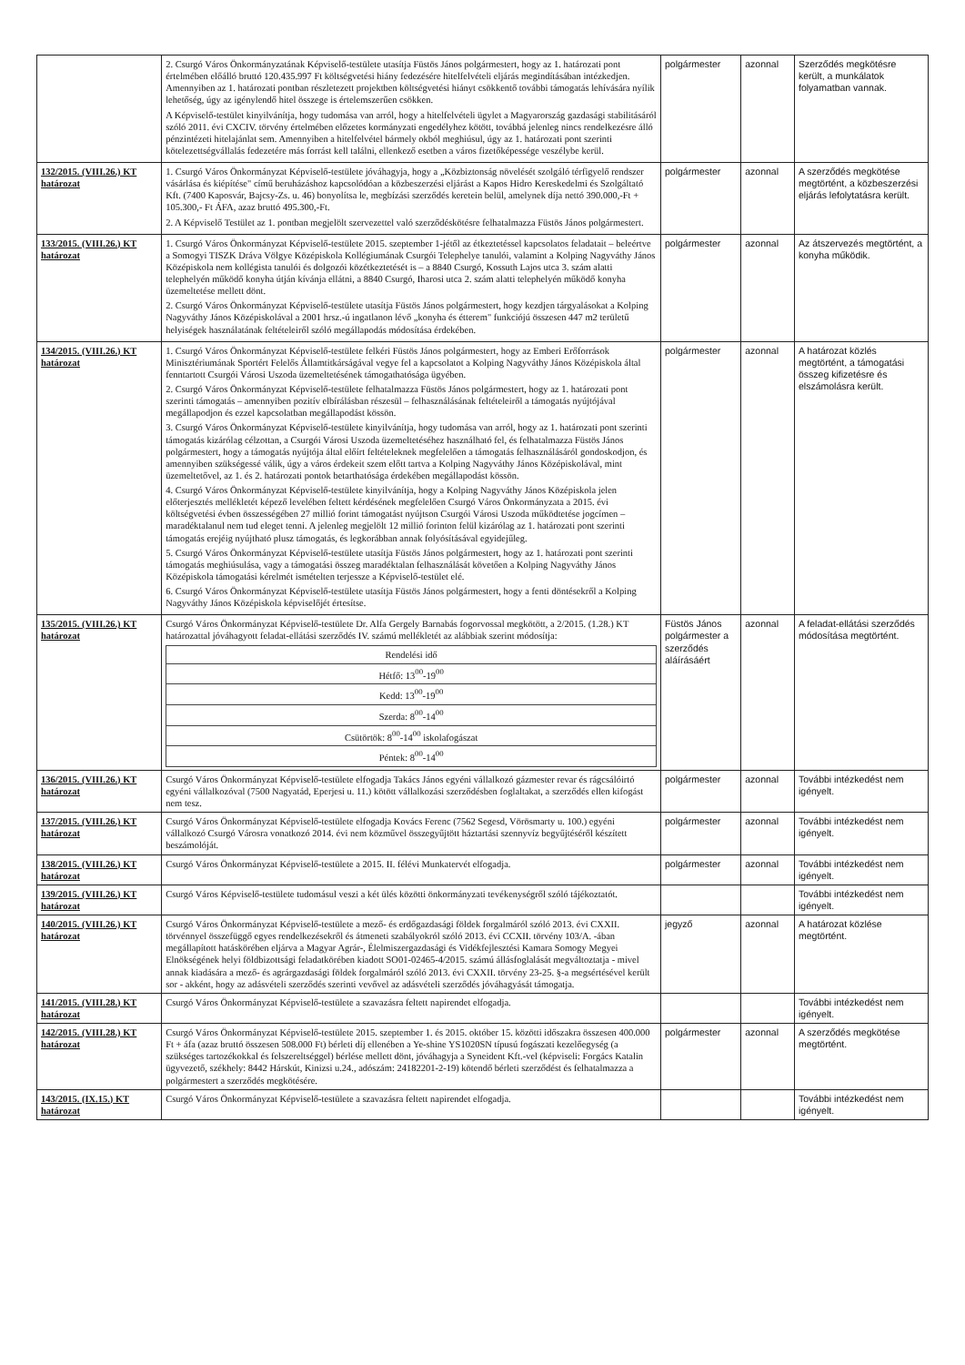| | 2. Csurgó Város Önkormányzatának Képviselő-testülete utasítja Füstös János polgármestert, hogy az 1. határozati pont értelmében előálló bruttó 120.435.997 Ft költségvetési hiány fedezésére hitelfelvételi eljárás megindításában intézkedjen. Amennyiben az 1. határozati pontban részletezett projektben költségvetési hiányt csökkentő további támogatás lehívására nyílik lehetőség, úgy az igénylendő hitel összege is értelemszerűen csökken. A Képviselő-testület kinyilvánítja, hogy tudomása van arról, hogy a hitelfelvételi ügylet a Magyarország gazdasági stabilitásáról szóló 2011. évi CXCIV. törvény értelmében előzetes kormányzati engedélyhez kötött, továbbá jelenleg nincs rendelkezésre álló pénzintézeti hitelajánlat sem. Amennyiben a hitelfelvétel bármely okból meghiúsul, úgy az 1. határozati pont szerinti kötelezettségvállalás fedezetére más forrást kell találni, ellenkező esetben a város fizetőképessége veszélybe kerül. | polgármester | azonnal | Szerződés megkötésre került, a munkálatok folyamatban vannak. |
| 132/2015. (VIII.26.) KT határozat | 1. Csurgó Város Önkormányzat Képviselő-testülete jóváhagyja, hogy a „Közbiztonság növelését szolgáló térfigyelő rendszer vásárlása és kiépítése" című beruházáshoz kapcsolódóan a közbeszerzési eljárást a Kapos Hidro Kereskedelmi és Szolgáltató Kft. (7400 Kaposvár, Bajcsy-Zs. u. 46) bonyolítsa le, megbízási szerződés keretein belül, amelynek díja nettó 390.000,-Ft + 105.300,- Ft ÁFA, azaz bruttó 495.300,-Ft. 2. A Képviselő Testület az 1. pontban megjelölt szervezettel való szerződéskötésre felhatalmazza Füstös János polgármestert. | polgármester | azonnal | A szerződés megkötése megtörtént, a közbeszerzési eljárás lefolytatásra került. |
| 133/2015. (VIII.26.) KT határozat | 1. Csurgó Város Önkormányzat Képviselő-testülete 2015. szeptember 1-jétől az étkeztetéssel kapcsolatos feladatait – beleértve a Somogyi TISZK Dráva Völgye Középiskola Kollégiumának Csurgói Telephelye tanulói, valamint a Kolping Nagyváthy János Középiskola nem kollégista tanulói és dolgozói közétkeztetését is – a 8840 Csurgó, Kossuth Lajos utca 3. szám alatti telephelyén működő konyha útján kívánja ellátni, a 8840 Csurgó, Iharosi utca 2. szám alatti telephelyén működő konyha üzemeltetése mellett dönt. 2. Csurgó Város Önkormányzat Képviselő-testülete utasítja Füstös János polgármestert, hogy kezdjen tárgyalásokat a Kolping Nagyváthy János Középiskolával a 2001 hrsz.-ú ingatlanon lévő „konyha és étterem" funkciójú összesen 447 m2 területű helyiségek használatának feltételeiről szóló megállapodás módosítása érdekében. | polgármester | azonnal | Az átszervezés megtörtént, a konyha működik. |
| 134/2015. (VIII.26.) KT határozat | 1. Csurgó Város Önkormányzat Képviselő-testülete felkéri Füstös János polgármestert, hogy az Emberi Erőforrások Minisztériumának Sportért Felelős Államtitkárságával vegye fel a kapcsolatot a Kolping Nagyváthy János Középiskola által fenntartott Csurgói Városi Uszoda üzemeltetésének támogathatósága ügyében. 2. Csurgó Város Önkormányzat Képviselő-testülete felhatalmazza Füstös János polgármestert, hogy az 1. határozati pont szerinti támogatás – amennyiben pozitív elbírálásban részesül – felhasználásának feltételeiről a támogatás nyújtójával megállapodjon és ezzel kapcsolatban megállapodást kössön. 3. Csurgó Város Önkormányzat Képviselő-testülete kinyilvánítja, hogy tudomása van arról, hogy az 1. határozati pont szerinti támogatás kizárólag célzottan, a Csurgói Városi Uszoda üzemeltetéséhez használható fel, és felhatalmazza Füstös János polgármestert, hogy a támogatás nyújtója által előírt feltételeknek megfelelően a támogatás felhasználásáról gondoskodjon, és amennyiben szükségessé válik, úgy a város érdekeit szem előtt tartva a Kolping Nagyváthy János Középiskolával, mint üzemeltetővel, az 1. és 2. határozati pontok betarthatósága érdekében megállapodást kössön. 4. Csurgó Város Önkormányzat Képviselő-testülete kinyilvánítja, hogy a Kolping Nagyváthy János Középiskola jelen előterjesztés mellékletét képező levelében feltett kérdésének megfelelően Csurgó Város Önkormányzata a 2015. évi költségvetési évben összességében 27 millió forint támogatást nyújtson Csurgói Városi Uszoda működtetése jogcímen – maradéktalanul nem tud eleget tenni. A jelenleg megjelölt 12 millió forinton felül kizárólag az 1. határozati pont szerinti támogatás erejéig nyújtható plusz támogatás, és legkorábban annak folyósításával egyidejűleg. 5. Csurgó Város Önkormányzat Képviselő-testülete utasítja Füstös János polgármestert, hogy az 1. határozati pont szerinti támogatás meghiúsulása, vagy a támogatási összeg maradéktalan felhasználását követően a Kolping Nagyváthy János Középiskola támogatási kérelmét ismételten terjessze a Képviselő-testület elé. 6. Csurgó Város Önkormányzat Képviselő-testülete utasítja Füstös János polgármestert, hogy a fenti döntésekről a Kolping Nagyváthy János Középiskola képviselőjét értesítse. | polgármester | azonnal | A határozat közlés megtörtént, a támogatási összeg kifizetésre és elszámolásra került. |
| 135/2015. (VIII.26.) KT határozat | Csurgó Város Önkormányzat Képviselő-testülete Dr. Alfa Gergely Barnabás fogorvossal megkötött, a 2/2015. (1.28.) KT határozattal jóváhagyott feladat-ellátási szerződés IV. számú mellékletét az alábbiak szerint módosítja: / Rendelési idő / / Hétfő: 13<sup>00</sup>-19<sup>00</sup> / / Kedd: 13<sup>00</sup>-19<sup>00</sup> / / Szerda: 8<sup>00</sup>-14<sup>00</sup> / / Csütörtök: 8<sup>00</sup>-14<sup>00</sup> iskolafogászat / / Péntek: 8<sup>00</sup>-14<sup>00</sup> / | Füstös János polgármester a szerződés aláírásáért | azonnal | A feladat-ellátási szerződés módosítása megtörtént. |
| 136/2015. (VIII.26.) KT határozat | Csurgó Város Önkormányzat Képviselő-testülete elfogadja Takács János egyéni vállalkozó gázmester revar és rágcsálóirtó egyéni vállalkozóval (7500 Nagyatád, Eperjesi u. 11.) kötött vállalkozási szerződésben foglaltakat, a szerződés ellen kifogást nem tesz. | polgármester | azonnal | További intézkedést nem igényelt. |
| 137/2015. (VIII.26.) KT határozat | Csurgó Város Önkormányzat Képviselő-testülete elfogadja Kovács Ferenc (7562 Segesd, Vörösmarty u. 100.) egyéni vállalkozó Csurgó Városra vonatkozó 2014. évi nem közművel összegyűjtött háztartási szennyvíz begyűjtéséről készített beszámolóját. | polgármester | azonnal | További intézkedést nem igényelt. |
| 138/2015. (VIII.26.) KT határozat | Csurgó Város Önkormányzat Képviselő-testülete a 2015. II. félévi Munkatervét elfogadja. | polgármester | azonnal | További intézkedést nem igényelt. |
| 139/2015. (VIII.26.) KT határozat | Csurgó Város Képviselő-testülete tudomásul veszi a két ülés közötti önkormányzati tevékenységről szóló tájékoztatót. | | | További intézkedést nem igényelt. |
| 140/2015. (VIII.26.) KT határozat | Csurgó Város Önkormányzat Képviselő-testülete a mező- és erdőgazdasági földek forgalmáról szóló 2013. évi CXXII. törvénnyel összefüggő egyes rendelkezésekről és átmeneti szabályokról szóló 2013. évi CCXII. törvény 103/A. -ában megállapított hatáskörében eljárva a Magyar Agrár-, Élelmiszergazdasági és Vidékfejlesztési Kamara Somogy Megyei Elnökségének helyi földbizottsági feladatkörében kiadott SO01-02465-4/2015. számú állásfoglalását megváltoztatja - mivel annak kiadására a mező- és agrárgazdasági földek forgalmáról szóló 2013. évi CXXII. törvény 23-25. §-a megsértésével került sor - akként, hogy az adásvételi szerződés szerinti vevővel az adásvételi szerződés jóváhagyását támogatja. | jegyző | azonnal | A határozat közlése megtörtént. |
| 141/2015. (VIII.28.) KT határozat | Csurgó Város Önkormányzat Képviselő-testülete a szavazásra feltett napirendet elfogadja. | | | További intézkedést nem igényelt. |
| 142/2015. (VIII.28.) KT határozat | Csurgó Város Önkormányzat Képviselő-testülete 2015. szeptember 1. és 2015. október 15. közötti időszakra összesen 400.000 Ft + áfa (azaz bruttó összesen 508.000 Ft) bérleti díj ellenében a Ye-shine YS1020SN típusú fogászati kezelőegység (a szükséges tartozékokkal és felszereltséggel) bérlése mellett dönt, jóváhagyja a Syneident Kft.-vel (képviseli: Forgács Katalin ügyvezető, székhely: 8442 Hárskút, Kinizsi u.24., adószám: 24182201-2-19) kötendő bérleti szerződést és felhatalmazza a polgármestert a szerződés megkötésére. | polgármester | azonnal | A szerződés megkötése megtörtént. |
| 143/2015. (IX.15.) KT határozat | Csurgó Város Önkormányzat Képviselő-testülete a szavazásra feltett napirendet elfogadja. | | | További intézkedést nem igényelt. |